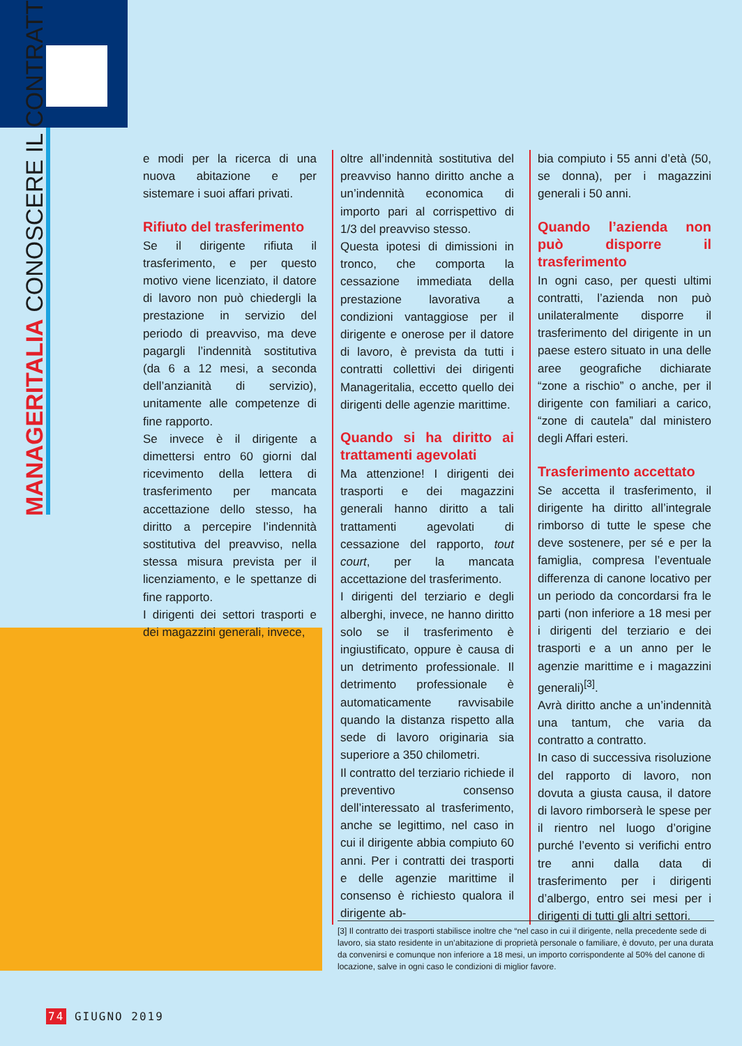MANAGERITALIA CONOSCERE IL CONTRATTO
e modi per la ricerca di una nuova abitazione e per sistemare i suoi affari privati.
Rifiuto del trasferimento
Se il dirigente rifiuta il trasferimento, e per questo motivo viene licenziato, il datore di lavoro non può chiedergli la prestazione in servizio del periodo di preavviso, ma deve pagargli l’indennità sostitutiva (da 6 a 12 mesi, a seconda dell’anzianità di servizio), unitamente alle competenze di fine rapporto.
Se invece è il dirigente a dimettersi entro 60 giorni dal ricevimento della lettera di trasferimento per mancata accettazione dello stesso, ha diritto a percepire l’indennità sostitutiva del preavviso, nella stessa misura prevista per il licenziamento, e le spettanze di fine rapporto.
I dirigenti dei settori trasporti e dei magazzini generali, invece,
oltre all’indennità sostitutiva del preavviso hanno diritto anche a un’indennità economica di importo pari al corrispettivo di 1/3 del preavviso stesso.
Questa ipotesi di dimissioni in tronco, che comporta la cessazione immediata della prestazione lavorativa a condizioni vantaggiose per il dirigente e onerose per il datore di lavoro, è prevista da tutti i contratti collettivi dei dirigenti Manageritalia, eccetto quello dei dirigenti delle agenzie marittime.
Quando si ha diritto ai trattamenti agevolati
Ma attenzione! I dirigenti dei trasporti e dei magazzini generali hanno diritto a tali trattamenti agevolati di cessazione del rapporto, tout court, per la mancata accettazione del trasferimento.
I dirigenti del terziario e degli alberghi, invece, ne hanno diritto solo se il trasferimento è ingiustificato, oppure è causa di un detrimento professionale. Il detrimento professionale è automaticamente ravvisabile quando la distanza rispetto alla sede di lavoro originaria sia superiore a 350 chilometri.
Il contratto del terziario richiede il preventivo consenso dell’interessato al trasferimento, anche se legittimo, nel caso in cui il dirigente abbia compiuto 60 anni. Per i contratti dei trasporti e delle agenzie marittime il consenso è richiesto qualora il dirigente ab-
bia compiuto i 55 anni d’età (50, se donna), per i magazzini generali i 50 anni.
Quando l’azienda non può disporre il trasferimento
In ogni caso, per questi ultimi contratti, l’azienda non può unilateralmente disporre il trasferimento del dirigente in un paese estero situato in una delle aree geografiche dichiarate “zone a rischio” o anche, per il dirigente con familiari a carico, “zone di cautela” dal ministero degli Affari esteri.
Trasferimento accettato
Se accetta il trasferimento, il dirigente ha diritto all’integrale rimborso di tutte le spese che deve sostenere, per sé e per la famiglia, compresa l’eventuale differenza di canone locativo per un periodo da concordarsi fra le parti (non inferiore a 18 mesi per i dirigenti del terziario e dei trasporti e a un anno per le agenzie marittime e i magazzini generali)<sup>[3]</sup>.
Avrà diritto anche a un’indennità una tantum, che varia da contratto a contratto.
In caso di successiva risoluzione del rapporto di lavoro, non dovuta a giusta causa, il datore di lavoro rimborserà le spese per il rientro nel luogo d’origine purché l’evento si verifichi entro tre anni dalla data di trasferimento per i dirigenti d’albergo, entro sei mesi per i dirigenti di tutti gli altri settori.
[3] Il contratto dei trasporti stabilisce inoltre che “nel caso in cui il dirigente, nella precedente sede di lavoro, sia stato residente in un’abitazione di proprietà personale o familiare, è dovuto, per una durata da convenirsi e comunque non inferiore a 18 mesi, un importo corrispondente al 50% del canone di locazione, salve in ogni caso le condizioni di miglior favore.
74 GIUGNO 2019